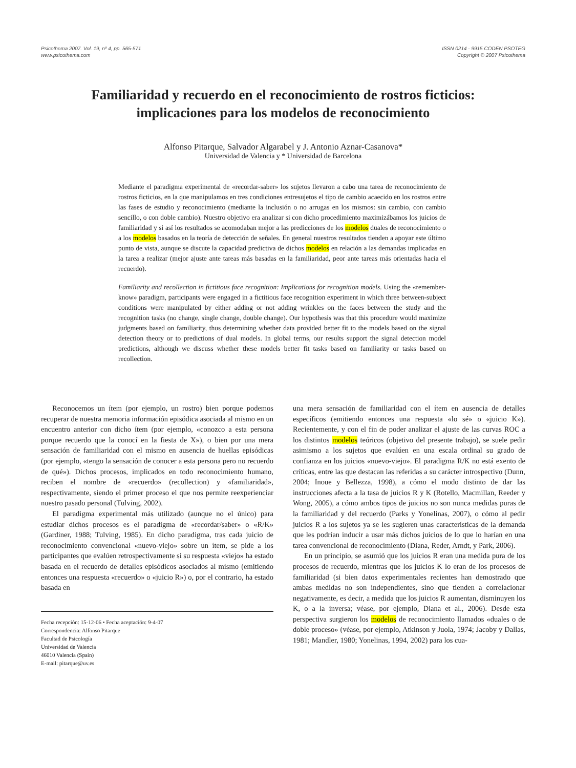Psicothema 2007. Vol. 19, nº 4, pp. 565-571
www.psicothema.com
ISSN 0214 - 9915 CODEN PSOTEG
Copyright © 2007 Psicothema
Familiaridad y recuerdo en el reconocimiento de rostros ficticios:
implicaciones para los modelos de reconocimiento
Alfonso Pitarque, Salvador Algarabel y J. Antonio Aznar-Casanova*
Universidad de Valencia y * Universidad de Barcelona
Mediante el paradigma experimental de «recordar-saber» los sujetos llevaron a cabo una tarea de reconocimiento de rostros ficticios, en la que manipulamos en tres condiciones entresujetos el tipo de cambio acaecido en los rostros entre las fases de estudio y reconocimiento (mediante la inclusión o no arrugas en los mismos: sin cambio, con cambio sencillo, o con doble cambio). Nuestro objetivo era analizar si con dicho procedimiento maximizábamos los juicios de familiaridad y si así los resultados se acomodaban mejor a las predicciones de los modelos duales de reconocimiento o a los modelos basados en la teoría de detección de señales. En general nuestros resultados tienden a apoyar este último punto de vista, aunque se discute la capacidad predictiva de dichos modelos en relación a las demandas implicadas en la tarea a realizar (mejor ajuste ante tareas más basadas en la familiaridad, peor ante tareas más orientadas hacia el recuerdo).
Familiarity and recollection in fictitious face recognition: Implications for recognition models. Using the «remember-know» paradigm, participants were engaged in a fictitious face recognition experiment in which three between-subject conditions were manipulated by either adding or not adding wrinkles on the faces between the study and the recognition tasks (no change, single change, double change). Our hypothesis was that this procedure would maximize judgments based on familiarity, thus determining whether data provided better fit to the models based on the signal detection theory or to predictions of dual models. In global terms, our results support the signal detection model predictions, although we discuss whether these models better fit tasks based on familiarity or tasks based on recollection.
Reconocemos un ítem (por ejemplo, un rostro) bien porque podemos recuperar de nuestra memoria información episódica asociada al mismo en un encuentro anterior con dicho ítem (por ejemplo, «conozco a esta persona porque recuerdo que la conocí en la fiesta de X»), o bien por una mera sensación de familiaridad con el mismo en ausencia de huellas episódicas (por ejemplo, «tengo la sensación de conocer a esta persona pero no recuerdo de qué»). Dichos procesos, implicados en todo reconocimiento humano, reciben el nombre de «recuerdo» (recollection) y «familiaridad», respectivamente, siendo el primer proceso el que nos permite reexperienciar nuestro pasado personal (Tulving, 2002).
El paradigma experimental más utilizado (aunque no el único) para estudiar dichos procesos es el paradigma de «recordar/saber» o «R/K» (Gardiner, 1988; Tulving, 1985). En dicho paradigma, tras cada juicio de reconocimiento convencional «nuevo-viejo» sobre un ítem, se pide a los participantes que evalúen retrospectivamente si su respuesta «viejo» ha estado basada en el recuerdo de detalles episódicos asociados al mismo (emitiendo entonces una respuesta «recuerdo» o «juicio R») o, por el contrario, ha estado basada en
Fecha recepción: 15-12-06 • Fecha aceptación: 9-4-07
Correspondencia: Alfonso Pitarque
Facultad de Psicología
Universidad de Valencia
46010 Valencia (Spain)
E-mail: pitarque@uv.es
una mera sensación de familiaridad con el ítem en ausencia de detalles específicos (emitiendo entonces una respuesta «lo sé» o «juicio K»). Recientemente, y con el fin de poder analizar el ajuste de las curvas ROC a los distintos modelos teóricos (objetivo del presente trabajo), se suele pedir asimismo a los sujetos que evalúen en una escala ordinal su grado de confianza en los juicios «nuevo-viejo». El paradigma R/K no está exento de críticas, entre las que destacan las referidas a su carácter introspectivo (Dunn, 2004; Inoue y Bellezza, 1998), a cómo el modo distinto de dar las instrucciones afecta a la tasa de juicios R y K (Rotello, Macmillan, Reeder y Wong, 2005), a cómo ambos tipos de juicios no son nunca medidas puras de la familiaridad y del recuerdo (Parks y Yonelinas, 2007), o cómo al pedir juicios R a los sujetos ya se les sugieren unas características de la demanda que les podrían inducir a usar más dichos juicios de lo que lo harían en una tarea convencional de reconocimiento (Diana, Reder, Arndt, y Park, 2006).
En un principio, se asumió que los juicios R eran una medida pura de los procesos de recuerdo, mientras que los juicios K lo eran de los procesos de familiaridad (si bien datos experimentales recientes han demostrado que ambas medidas no son independientes, sino que tienden a correlacionar negativamente, es decir, a medida que los juicios R aumentan, disminuyen los K, o a la inversa; véase, por ejemplo, Diana et al., 2006). Desde esta perspectiva surgieron los modelos de reconocimiento llamados «duales o de doble proceso» (véase, por ejemplo, Atkinson y Juola, 1974; Jacoby y Dallas, 1981; Mandler, 1980; Yonelinas, 1994, 2002) para los cua-